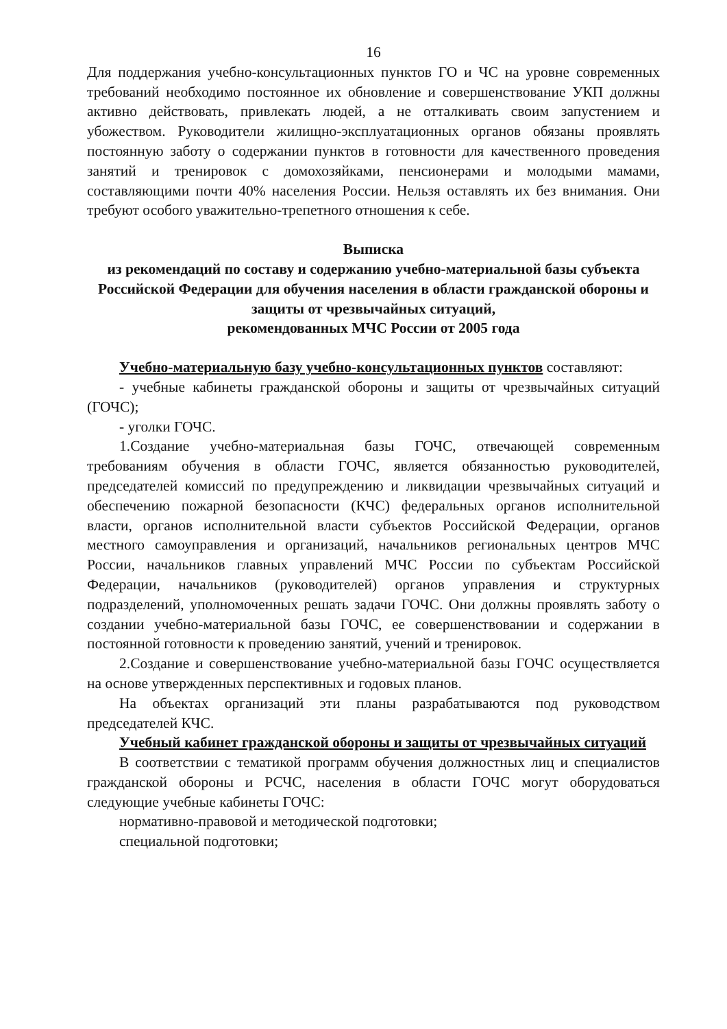16
Для поддержания учебно-консультационных пунктов ГО и ЧС на уровне современных требований необходимо постоянное их обновление и совершенствование УКП должны активно действовать, привлекать людей, а не отталкивать своим запустением и убожеством. Руководители жилищно-эксплуатационных органов обязаны проявлять постоянную заботу о содержании пунктов в готовности для качественного проведения занятий и тренировок с домохозяйками, пенсионерами и молодыми мамами, составляющими почти 40% населения России. Нельзя оставлять их без внимания. Они требуют особого уважительно-трепетного отношения к себе.
Выписка
из рекомендаций по составу и содержанию учебно-материальной базы субъекта Российской Федерации для обучения населения в области гражданской обороны и защиты от чрезвычайных ситуаций,
рекомендованных МЧС России от 2005 года
Учебно-материальную базу учебно-консультационных пунктов составляют:
- учебные кабинеты гражданской обороны и защиты от чрезвычайных ситуаций (ГОЧС);
- уголки ГОЧС.
1.Создание учебно-материальная базы ГОЧС, отвечающей современным требованиям обучения в области ГОЧС, является обязанностью руководителей, председателей комиссий по предупреждению и ликвидации чрезвычайных ситуаций и обеспечению пожарной безопасности (КЧС) федеральных органов исполнительной власти, органов исполнительной власти субъектов Российской Федерации, органов местного самоуправления и организаций, начальников региональных центров МЧС России, начальников главных управлений МЧС России по субъектам Российской Федерации, начальников (руководителей) органов управления и структурных подразделений, уполномоченных решать задачи ГОЧС. Они должны проявлять заботу о создании учебно-материальной базы ГОЧС, ее совершенствовании и содержании в постоянной готовности к проведению занятий, учений и тренировок.
2.Создание и совершенствование учебно-материальной базы ГОЧС осуществляется на основе утвержденных перспективных и годовых планов.
На объектах организаций эти планы разрабатываются под руководством председателей КЧС.
Учебный кабинет гражданской обороны и защиты от чрезвычайных ситуаций
В соответствии с тематикой программ обучения должностных лиц и специалистов гражданской обороны и РСЧС, населения в области ГОЧС могут оборудоваться следующие учебные кабинеты ГОЧС:
нормативно-правовой и методической подготовки;
специальной подготовки;